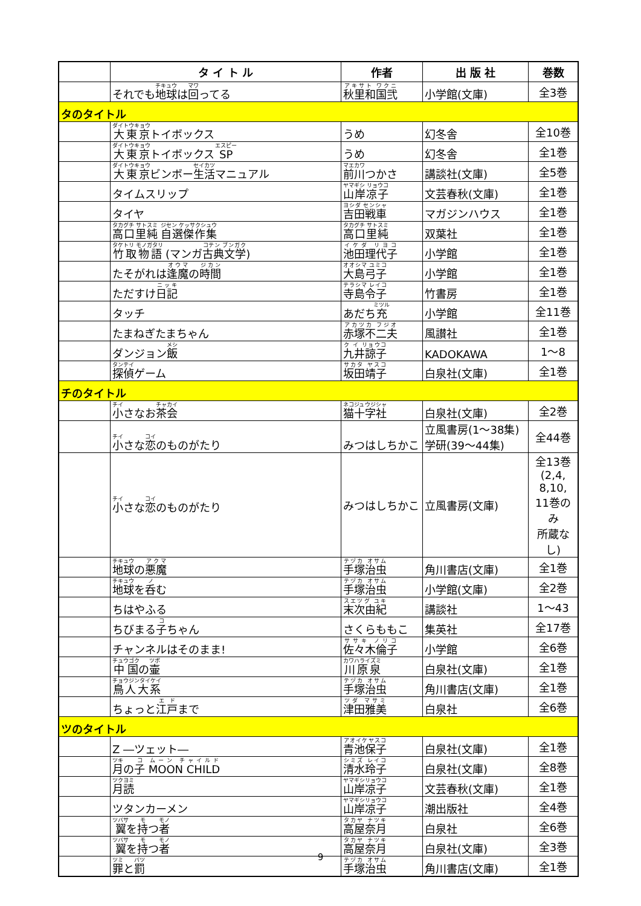| | タ イ ト ル | 作者 | 出 版 社 | 巻数 |
| --- | --- | --- | --- | --- |
| | それでも 地球 は 回 ってる | 秋里和国弐 | 小学館(文庫) | 全3巻 |
| タのタイトル | | | | |
| | 大東京 トイボックス | うめ | 幻冬舎 | 全10巻 |
| | 大東京 トイボックス SP | うめ | 幻冬舎 | 全1巻 |
| | 大東京 ビンボー 生活 マニュアル | 前川 つかさ | 講談社(文庫) | 全5巻 |
| | タイムスリップ | 山岸凉子 | 文芸春秋(文庫) | 全1巻 |
| | タイヤ | 吉田戦車 | マガジンハウス | 全1巻 |
| | 高口里純 自選傑作集 | 高口里純 | 双葉社 | 全1巻 |
| | 竹取物語 (マンガ 古典文学 ) | 池田理代子 | 小学館 | 全1巻 |
| | たそがれは 逢魔 の 時間 | 大島弓子 | 小学館 | 全1巻 |
| | ただすけ 日記 | 寺島令子 | 竹書房 | 全1巻 |
| | タッチ | あだち 充 | 小学館 | 全11巻 |
| | たまねぎたまちゃん | 赤塚不二夫 | 風讃社 | 全1巻 |
| | ダンジョン 飯 | 九井諒子 | KADOKAWA | 1～8 |
| | 探偵 ゲーム | 坂田靖子 | 白泉社(文庫) | 全1巻 |
| チのタイトル | | | | |
| | 小 さなお 茶会 | 猫十字社 | 白泉社(文庫) | 全2巻 |
| | 小 さな 恋 のものがたり | みつはしちかこ | 立風書房(1～38集) 学研(39～44集) | 全44巻 |
| | 小 さな 恋 のものがたり | みつはしちかこ | 立風書房(文庫) | 全13巻 (2,4, 8,10, 11巻のみ 所蔵なし) |
| | 地球 の 悪魔 | 手塚治虫 | 角川書店(文庫) | 全1巻 |
| | 地球 を 呑 む | 手塚治虫 | 小学館(文庫) | 全2巻 |
| | ちはやふる | 末次由紀 | 講談社 | 1～43 |
| | ちびまる 子 ちゃん | さくらももこ | 集英社 | 全17巻 |
| | チャンネルはそのまま! | 佐々木倫子 | 小学館 | 全6巻 |
| | 中国 の 壷 | 川原泉 | 白泉社(文庫) | 全1巻 |
| | 鳥人大系 | 手塚治虫 | 角川書店(文庫) | 全1巻 |
| | ちょっと 江戸 まで | 津田雅美 | 白泉社 | 全6巻 |
| ツのタイトル | | | | |
| | Z ―ツェット― | 青池保子 | 白泉社(文庫) | 全1巻 |
| | 月 の 子 MOON CHILD | 清水玲子 | 白泉社(文庫) | 全8巻 |
| | 月読 | 山岸凉子 | 文芸春秋(文庫) | 全1巻 |
| | ツタンカーメン | 山岸凉子 | 潮出版社 | 全4巻 |
| | 翼 を 持 つ 者 | 高屋奈月 | 白泉社 | 全6巻 |
| | 翼 を 持 つ 者 | 高屋奈月 | 白泉社(文庫) | 全3巻 |
| | 罪 と 罰 | 手塚治虫 | 角川書店(文庫) | 全1巻 |
9